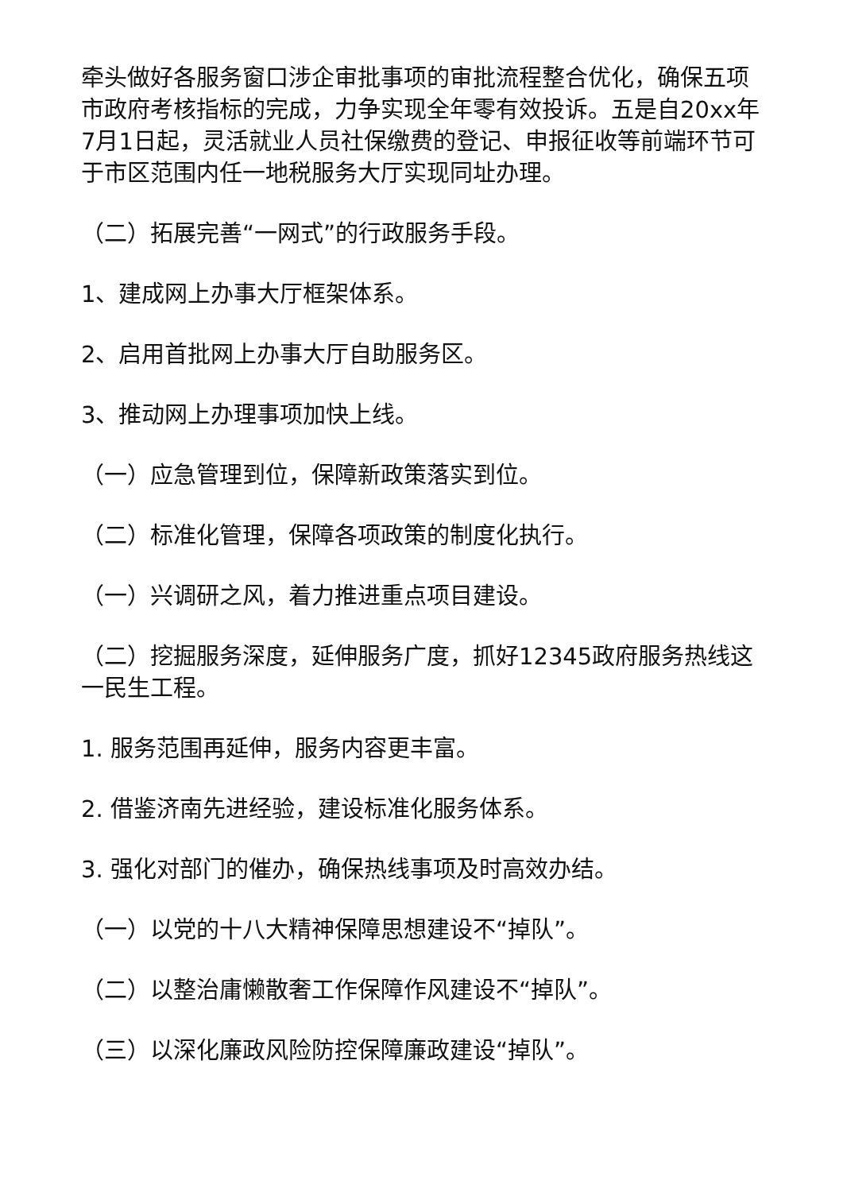牵头做好各服务窗口涉企审批事项的审批流程整合优化，确保五项市政府考核指标的完成，力争实现全年零有效投诉。五是自20xx年7月1日起，灵活就业人员社保缴费的登记、申报征收等前端环节可于市区范围内任一地税服务大厅实现同址办理。
（二）拓展完善“一网式”的行政服务手段。
1、建成网上办事大厅框架体系。
2、启用首批网上办事大厅自助服务区。
3、推动网上办理事项加快上线。
（一）应急管理到位，保障新政策落实到位。
（二）标准化管理，保障各项政策的制度化执行。
（一）兴调研之风，着力推进重点项目建设。
（二）挖掘服务深度，延伸服务广度，抓好12345政府服务热线这一民生工程。
1. 服务范围再延伸，服务内容更丰富。
2. 借鉴济南先进经验，建设标准化服务体系。
3. 强化对部门的催办，确保热线事项及时高效办结。
（一）以党的十八大精神保障思想建设不“掉队”。
（二）以整治庸懒散奢工作保障作风建设不“掉队”。
（三）以深化廉政风险防控保障廉政建设“掉队”。